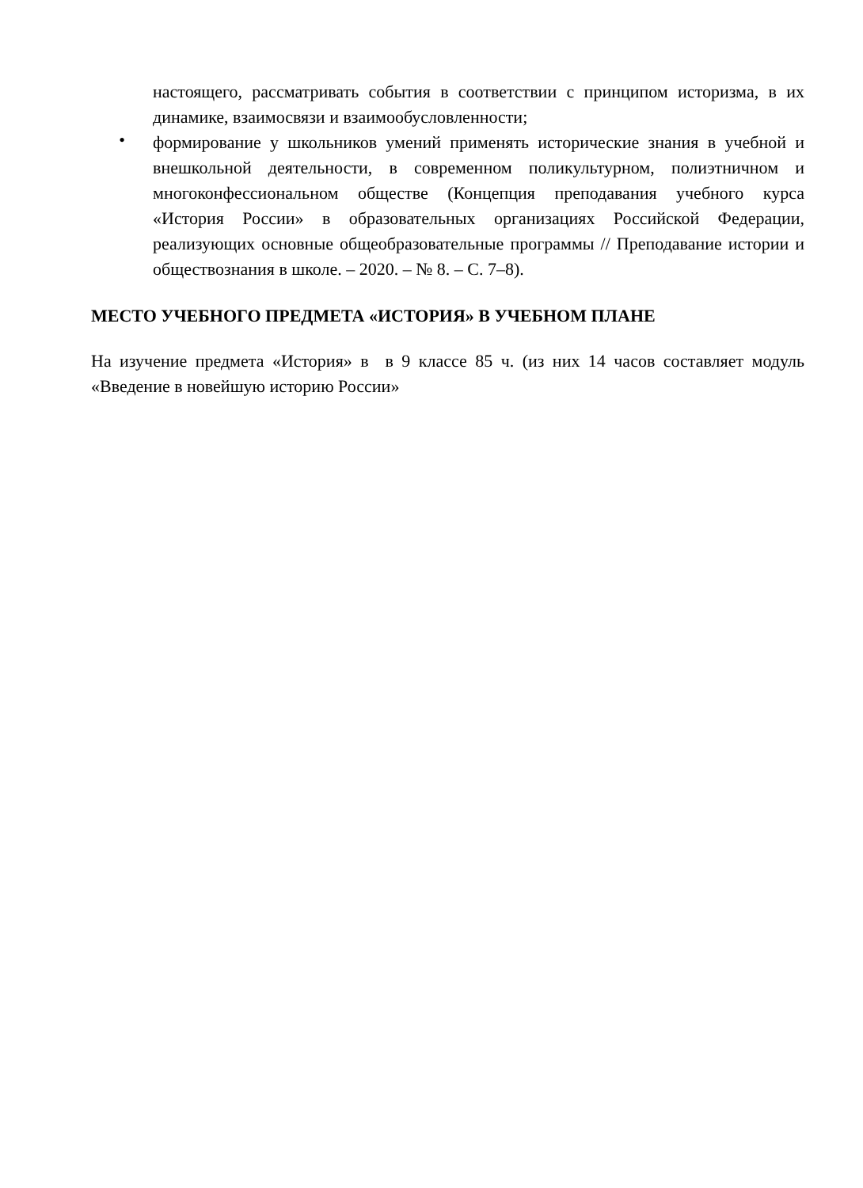настоящего, рассматривать события в соответствии с принципом историзма, в их динамике, взаимосвязи и взаимообусловленности;
•
формирование у школьников умений применять исторические знания в учебной и внешкольной деятельности, в современном поликультурном, полиэтничном и многоконфессиональном обществе (Концепция преподавания учебного курса «История России» в образовательных организациях Российской Федерации, реализующих основные общеобразовательные программы // Преподавание истории и обществознания в школе. – 2020. – № 8. – С. 7–8).
МЕСТО УЧЕБНОГО ПРЕДМЕТА «ИСТОРИЯ» В УЧЕБНОМ ПЛАНЕ
На изучение предмета «История» в в 9 классе 85 ч. (из них 14 часов составляет модуль «Введение в новейшую историю России»